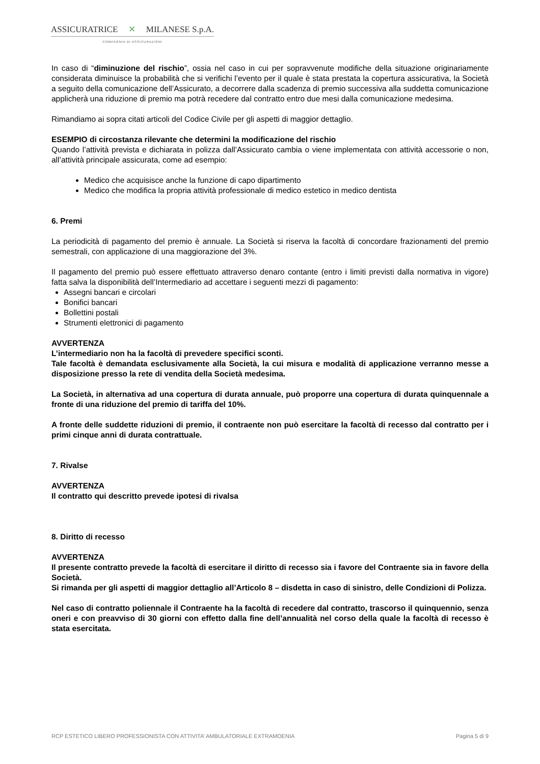ASSICURATRICE ✕ MILANESE S.p.A.
COMPAGNIA DI ASSICURAZIONI
In caso di “diminuzione del rischio”, ossia nel caso in cui per sopravvenute modifiche della situazione originariamente considerata diminuisce la probabilità che si verifichi l’evento per il quale è stata prestata la copertura assicurativa, la Società a seguito della comunicazione dell’Assicurato, a decorrere dalla scadenza di premio successiva alla suddetta comunicazione applicherà una riduzione di premio ma potrà recedere dal contratto entro due mesi dalla comunicazione medesima.
Rimandiamo ai sopra citati articoli del Codice Civile per gli aspetti di maggior dettaglio.
ESEMPIO di circostanza rilevante che determini la modificazione del rischio
Quando l’attività prevista e dichiarata in polizza dall’Assicurato cambia o viene implementata con attività accessorie o non, all’attività principale assicurata, come ad esempio:
Medico che acquisisce anche la funzione di capo dipartimento
Medico che modifica la propria attività professionale di medico estetico in medico dentista
6. Premi
La periodicità di pagamento del premio è annuale. La Società si riserva la facoltà di concordare frazionamenti del premio semestrali, con applicazione di una maggiorazione del 3%.
Il pagamento del premio può essere effettuato attraverso denaro contante (entro i limiti previsti dalla normativa in vigore) fatta salva la disponibilità dell’Intermediario ad accettare i seguenti mezzi di pagamento:
Assegni bancari e circolari
Bonifici bancari
Bollettini postali
Strumenti elettronici di pagamento
AVVERTENZA
L’intermediario non ha la facoltà di prevedere specifici sconti.
Tale facoltà è demandata esclusivamente alla Società, la cui misura e modalità di applicazione verranno messe a disposizione presso la rete di vendita della Società medesima.
La Società, in alternativa ad una copertura di durata annuale, può proporre una copertura di durata quinquennale a fronte di una riduzione del premio di tariffa del 10%.
A fronte delle suddette riduzioni di premio, il contraente non può esercitare la facoltà di recesso dal contratto per i primi cinque anni di durata contrattuale.
7. Rivalse
AVVERTENZA
Il contratto qui descritto prevede ipotesi di rivalsa
8. Diritto di recesso
AVVERTENZA
Il presente contratto prevede la facoltà di esercitare il diritto di recesso sia i favore del Contraente sia in favore della Società.
Si rimanda per gli aspetti di maggior dettaglio all’Articolo 8 – disdetta in caso di sinistro, delle Condizioni di Polizza.
Nel caso di contratto poliennale il Contraente ha la facoltà di recedere dal contratto, trascorso il quinquennio, senza oneri e con preavviso di 30 giorni con effetto dalla fine dell’annualità nel corso della quale la facoltà di recesso è stata esercitata.
RCP ESTETICO LIBERO PROFESSIONISTA CON ATTIVITA’ AMBULATORIALE EXTRAMOENIA Pagina 5 di 9